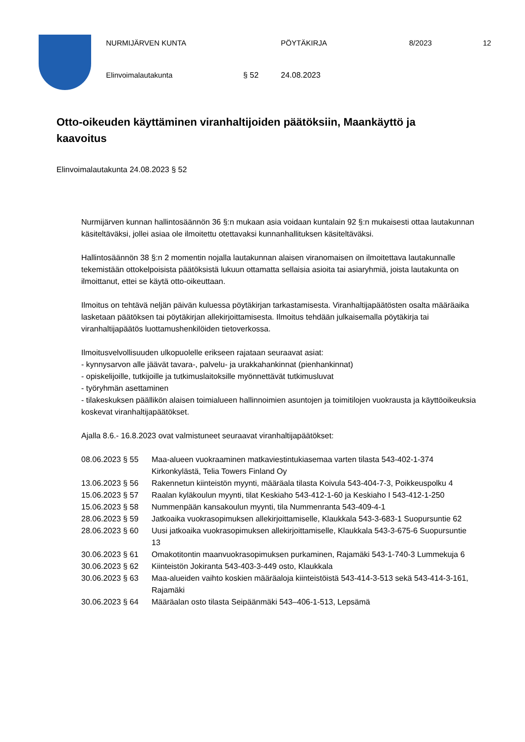NURMIJÄRVEN KUNTA PÖYTÄKIRJA 8/2023 12
Elinvoimalautakunta § 52 24.08.2023
Otto-oikeuden käyttäminen viranhaltijoiden päätöksiin, Maankäyttö ja kaavoitus
Elinvoimalautakunta 24.08.2023 § 52
Nurmijärven kunnan hallintosäännön 36 §:n mukaan asia voidaan kuntalain 92 §:n mukaisesti ottaa lautakunnan käsiteltäväksi, jollei asiaa ole ilmoitettu otettavaksi kunnanhallituksen käsiteltäväksi.
Hallintosäännön 38 §:n 2 momentin nojalla lautakunnan alaisen viranomaisen on ilmoitettava lautakunnalle tekemistään ottokelpoisista päätöksistä lukuun ottamatta sellaisia asioita tai asiaryhmiä, joista lautakunta on ilmoittanut, ettei se käytä otto-oikeuttaan.
Ilmoitus on tehtävä neljän päivän kuluessa pöytäkirjan tarkastamisesta. Viranhaltijapäätösten osalta määräaika lasketaan päätöksen tai pöytäkirjan allekirjoittamisesta. Ilmoitus tehdään julkaisemalla pöytäkirja tai viranhaltijapäätös luottamushenkilöiden tietoverkossa.
Ilmoitusvelvollisuuden ulkopuolelle erikseen rajataan seuraavat asiat:
- kynnysarvon alle jäävät tavara-, palvelu- ja urakkahankinnat (pienhankinnat)
- opiskelijoille, tutkijoille ja tutkimuslaitoksille myönnettävät tutkimusluvat
- työryhmän asettaminen
- tilakeskuksen päällikön alaisen toimialueen hallinnoimien asuntojen ja toimitilojen vuokrausta ja käyttöoikeuksia koskevat viranhaltijapäätökset.
Ajalla 8.6.- 16.8.2023 ovat valmistuneet seuraavat viranhaltijapäätökset:
| 08.06.2023 § 55 | Maa-alueen vuokraaminen matkaviestintukiasemaa varten tilasta 543-402-1-374 Kirkonkylästä, Telia Towers Finland Oy |
| 13.06.2023 § 56 | Rakennetun kiinteistön myynti, määräala tilasta Koivula 543-404-7-3, Poikkeuspolku 4 |
| 15.06.2023 § 57 | Raalan kyläkoulun myynti, tilat Keskiaho 543-412-1-60 ja Keskiaho I 543-412-1-250 |
| 15.06.2023 § 58 | Nummenpään kansakoulun myynti, tila Nummenranta 543-409-4-1 |
| 28.06.2023 § 59 | Jatkoaika vuokrasopimuksen allekirjoittamiselle, Klaukkala 543-3-683-1 Suopursuntie 62 |
| 28.06.2023 § 60 | Uusi jatkoaika vuokrasopimuksen allekirjoittamiselle, Klaukkala 543-3-675-6 Suopursuntie 13 |
| 30.06.2023 § 61 | Omakotitontin maanvuokrasopimuksen purkaminen, Rajamäki 543-1-740-3 Lummekuja 6 |
| 30.06.2023 § 62 | Kiinteistön Jokiranta 543-403-3-449 osto, Klaukkala |
| 30.06.2023 § 63 | Maa-alueiden vaihto koskien määräaloja kiinteistöistä 543-414-3-513 sekä 543-414-3-161, Rajamäki |
| 30.06.2023 § 64 | Määräalan osto tilasta Seipäänmäki 543–406-1-513, Lepsämä |